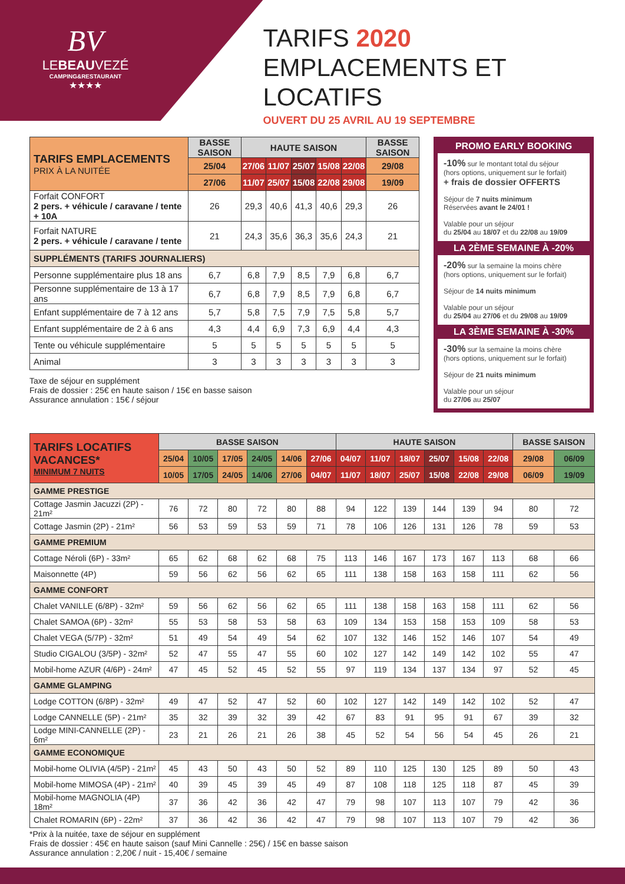BV
LEBEAUVEZÉ
CAMPING&RESTAURANT
★★★★
TARIFS 2020
EMPLACEMENTS ET LOCATIFS
OUVERT DU 25 AVRIL AU 19 SEPTEMBRE
| TARIFS EMPLACEMENTS PRIX À LA NUITÉE | BASSE SAISON | HAUTE SAISON | | | | | BASSE SAISON |
| | 25/04 | 27/06 | 11/07 | 25/07 | 15/08 | 22/08 | 29/08 |
| | 27/06 | 11/07 | 25/07 | 15/08 | 22/08 | 29/08 | 19/09 |
| Forfait CONFORT 2 pers. + véhicule / caravane / tente + 10A | 26 | 29,3 | 40,6 | 41,3 | 40,6 | 29,3 | 26 |
| Forfait NATURE 2 pers. + véhicule / caravane / tente | 21 | 24,3 | 35,6 | 36,3 | 35,6 | 24,3 | 21 |
| SUPPLÉMENTS (TARIFS JOURNALIERS) | | | | | | | |
| Personne supplémentaire plus 18 ans | 6,7 | 6,8 | 7,9 | 8,5 | 7,9 | 6,8 | 6,7 |
| Personne supplémentaire de 13 à 17 ans | 6,7 | 6,8 | 7,9 | 8,5 | 7,9 | 6,8 | 6,7 |
| Enfant supplémentaire de 7 à 12 ans | 5,7 | 5,8 | 7,5 | 7,9 | 7,5 | 5,8 | 5,7 |
| Enfant supplémentaire de 2 à 6 ans | 4,3 | 4,4 | 6,9 | 7,3 | 6,9 | 4,4 | 4,3 |
| Tente ou véhicule supplémentaire | 5 | 5 | 5 | 5 | 5 | 5 | 5 |
| Animal | 3 | 3 | 3 | 3 | 3 | 3 | 3 |
Taxe de séjour en supplément
Frais de dossier : 25€ en haute saison / 15€ en basse saison
Assurance annulation : 15€ / séjour
PROMO EARLY BOOKING
-10% sur le montant total du séjour
(hors options, uniquement sur le forfait)
+ frais de dossier OFFERTS
Séjour de 7 nuits minimum
Réservées avant le 24/01 !
Valable pour un séjour
du 25/04 au 18/07 et du 22/08 au 19/09
LA 2ÈME SEMAINE À -20%
-20% sur la semaine la moins chère
(hors options, uniquement sur le forfait)
Séjour de 14 nuits minimum
Valable pour un séjour
du 25/04 au 27/06 et du 29/08 au 19/09
LA 3ÈME SEMAINE À -30%
-30% sur la semaine la moins chère
(hors options, uniquement sur le forfait)
Séjour de 21 nuits minimum
Valable pour un séjour
du 27/06 au 25/07
| TARIFS LOCATIFS VACANCES* MINIMUM 7 NUITS | BASSE SAISON | | | | | | HAUTE SAISON | | | | | | BASSE SAISON | |
| | 25/04 | 10/05 | 17/05 | 24/05 | 14/06 | 27/06 | 04/07 | 11/07 | 18/07 | 25/07 | 15/08 | 22/08 | 29/08 | 06/09 |
| | 10/05 | 17/05 | 24/05 | 14/06 | 27/06 | 04/07 | 11/07 | 18/07 | 25/07 | 15/08 | 22/08 | 29/08 | 06/09 | 19/09 |
| GAMME PRESTIGE | | | | | | | | | | | | | | |
| Cottage Jasmin Jacuzzi (2P) - 21m² | 76 | 72 | 80 | 72 | 80 | 88 | 94 | 122 | 139 | 144 | 139 | 94 | 80 | 72 |
| Cottage Jasmin (2P) - 21m² | 56 | 53 | 59 | 53 | 59 | 71 | 78 | 106 | 126 | 131 | 126 | 78 | 59 | 53 |
| GAMME PREMIUM | | | | | | | | | | | | | | |
| Cottage Néroli (6P) - 33m² | 65 | 62 | 68 | 62 | 68 | 75 | 113 | 146 | 167 | 173 | 167 | 113 | 68 | 66 |
| Maisonnette (4P) | 59 | 56 | 62 | 56 | 62 | 65 | 111 | 138 | 158 | 163 | 158 | 111 | 62 | 56 |
| GAMME CONFORT | | | | | | | | | | | | | | |
| Chalet VANILLE (6/8P) - 32m² | 59 | 56 | 62 | 56 | 62 | 65 | 111 | 138 | 158 | 163 | 158 | 111 | 62 | 56 |
| Chalet SAMOA (6P) - 32m² | 55 | 53 | 58 | 53 | 58 | 63 | 109 | 134 | 153 | 158 | 153 | 109 | 58 | 53 |
| Chalet VEGA (5/7P) - 32m² | 51 | 49 | 54 | 49 | 54 | 62 | 107 | 132 | 146 | 152 | 146 | 107 | 54 | 49 |
| Studio CIGALOU (3/5P) - 32m² | 52 | 47 | 55 | 47 | 55 | 60 | 102 | 127 | 142 | 149 | 142 | 102 | 55 | 47 |
| Mobil-home AZUR (4/6P) - 24m² | 47 | 45 | 52 | 45 | 52 | 55 | 97 | 119 | 134 | 137 | 134 | 97 | 52 | 45 |
| GAMME GLAMPING | | | | | | | | | | | | | | |
| Lodge COTTON (6/8P) - 32m² | 49 | 47 | 52 | 47 | 52 | 60 | 102 | 127 | 142 | 149 | 142 | 102 | 52 | 47 |
| Lodge CANNELLE (5P) - 21m² | 35 | 32 | 39 | 32 | 39 | 42 | 67 | 83 | 91 | 95 | 91 | 67 | 39 | 32 |
| Lodge MINI-CANNELLE (2P) - 6m² | 23 | 21 | 26 | 21 | 26 | 38 | 45 | 52 | 54 | 56 | 54 | 45 | 26 | 21 |
| GAMME ECONOMIQUE | | | | | | | | | | | | | | |
| Mobil-home OLIVIA (4/5P) - 21m² | 45 | 43 | 50 | 43 | 50 | 52 | 89 | 110 | 125 | 130 | 125 | 89 | 50 | 43 |
| Mobil-home MIMOSA (4P) - 21m² | 40 | 39 | 45 | 39 | 45 | 49 | 87 | 108 | 118 | 125 | 118 | 87 | 45 | 39 |
| Mobil-home MAGNOLIA (4P) 18m² | 37 | 36 | 42 | 36 | 42 | 47 | 79 | 98 | 107 | 113 | 107 | 79 | 42 | 36 |
| Chalet ROMARIN (6P) - 22m² | 37 | 36 | 42 | 36 | 42 | 47 | 79 | 98 | 107 | 113 | 107 | 79 | 42 | 36 |
*Prix à la nuitée, taxe de séjour en supplément
Frais de dossier : 45€ en haute saison (sauf Mini Cannelle : 25€) / 15€ en basse saison
Assurance annulation : 2,20€ / nuit - 15,40€ / semaine